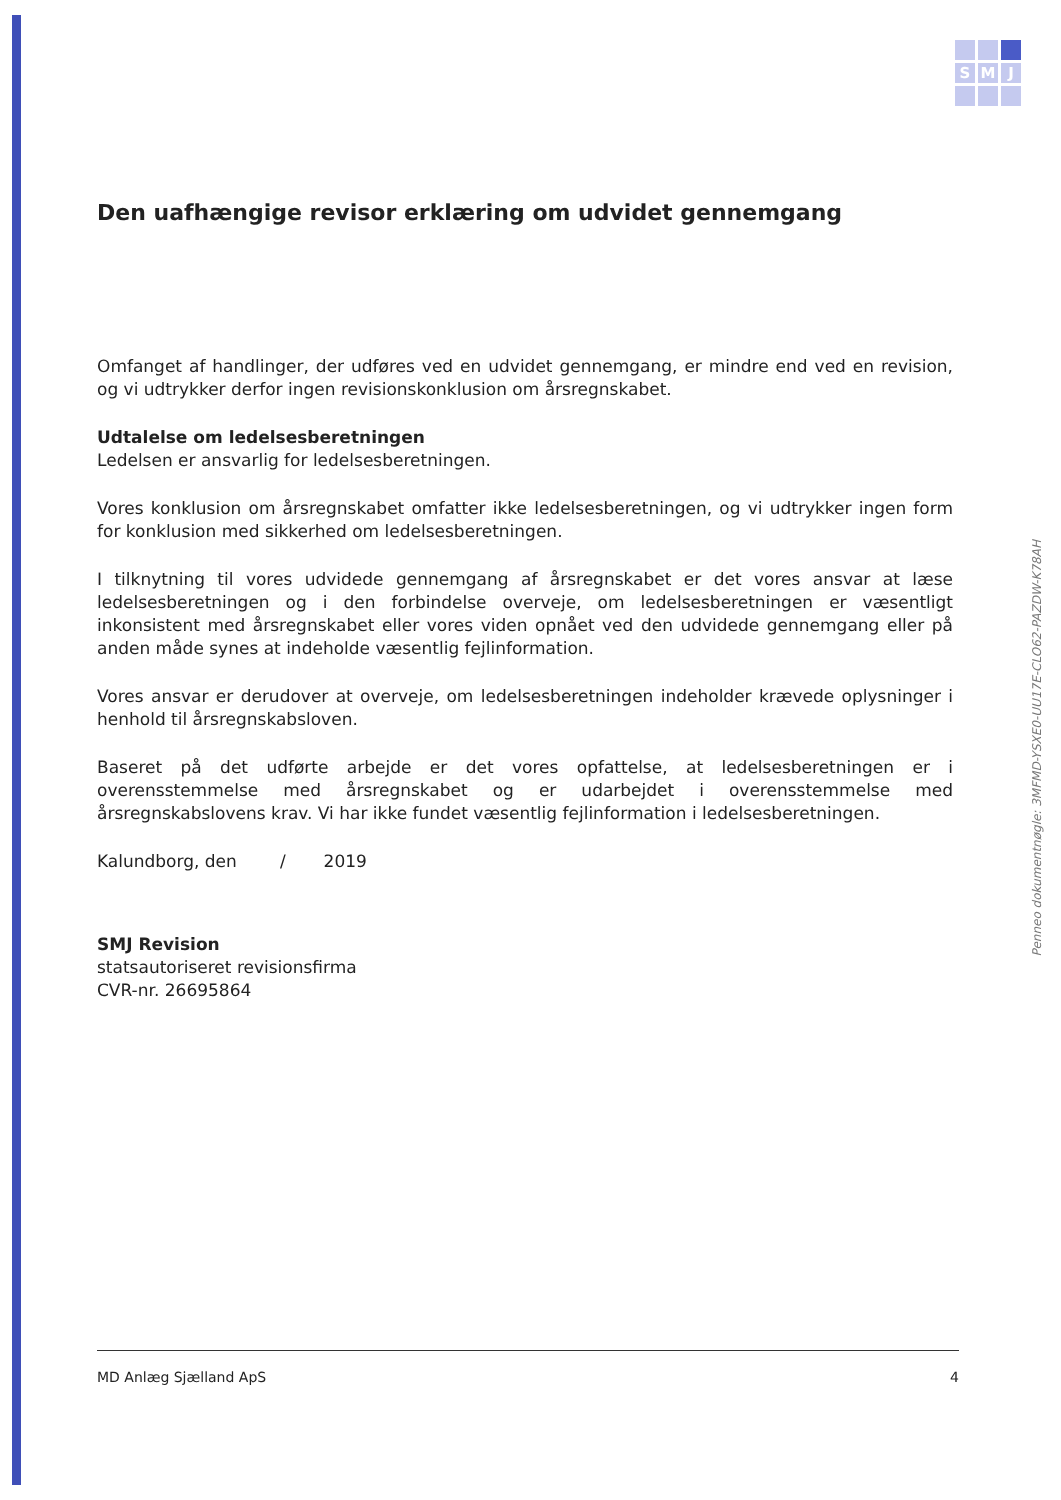S
M
J
Den uafhængige revisor erklæring om udvidet gennemgang
Omfanget af handlinger, der udføres ved en udvidet gennemgang, er mindre end ved en revision, og vi udtrykker derfor ingen revisionskonklusion om årsregnskabet.
Udtalelse om ledelsesberetningen
Ledelsen er ansvarlig for ledelsesberetningen.
Vores konklusion om årsregnskabet omfatter ikke ledelsesberetningen, og vi udtrykker ingen form for konklusion med sikkerhed om ledelsesberetningen.
I tilknytning til vores udvidede gennemgang af årsregnskabet er det vores ansvar at læse ledelsesberetningen og i den forbindelse overveje, om ledelsesberetningen er væsentligt inkonsistent med årsregnskabet eller vores viden opnået ved den udvidede gennemgang eller på anden måde synes at indeholde væsentlig fejlinformation.
Vores ansvar er derudover at overveje, om ledelsesberetningen indeholder krævede oplysninger i henhold til årsregnskabsloven.
Baseret på det udførte arbejde er det vores opfattelse, at ledelsesberetningen er i overensstemmelse med årsregnskabet og er udarbejdet i overensstemmelse med årsregnskabslovens krav. Vi har ikke fundet væsentlig fejlinformation i ledelsesberetningen.
Kalundborg, den / 2019
SMJ Revision
statsautoriseret revisionsfirma
CVR-nr. 26695864
Penneo dokumentnøgle: 3MFMD-YSXE0-UU17E-CLO62-PAZDW-K78AH
MD Anlæg Sjælland ApS 4